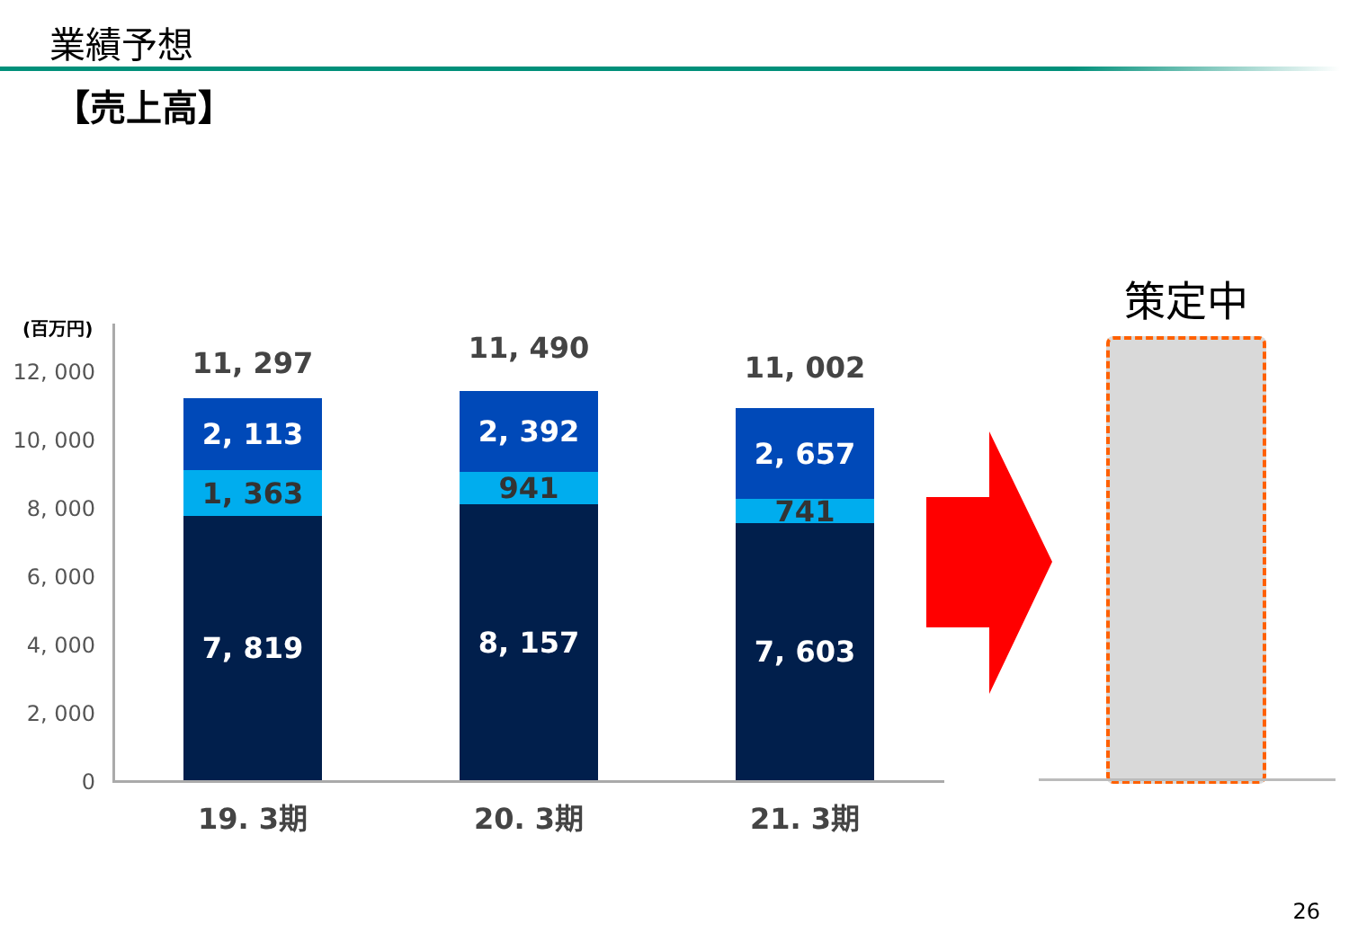業績予想
【売上高】
策定中
(百万円)
12, 000
10, 000
8, 000
6, 000
4, 000
2, 000
0
11, 297
2, 113
1, 363
7, 819
19. 3期
11, 490
2, 392
941
8, 157
20. 3期
11, 002
2, 657
741
7, 603
21. 3期
26